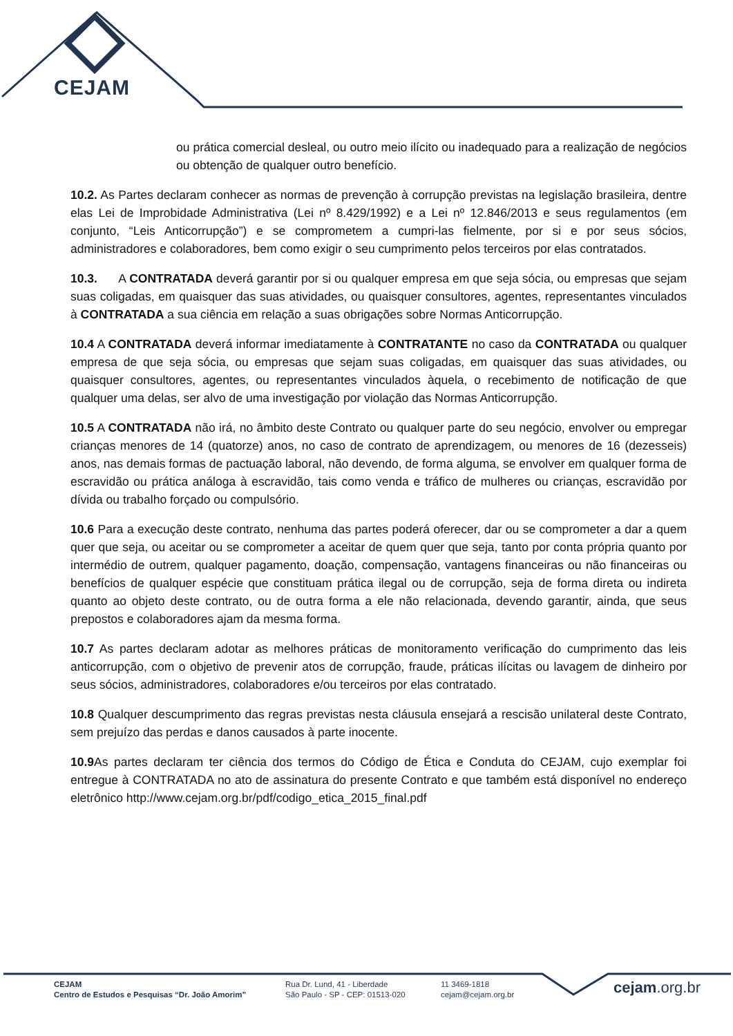CEJAM
ou prática comercial desleal, ou outro meio ilícito ou inadequado para a realização de negócios ou obtenção de qualquer outro benefício.
10.2. As Partes declaram conhecer as normas de prevenção à corrupção previstas na legislação brasileira, dentre elas Lei de Improbidade Administrativa (Lei nº 8.429/1992) e a Lei nº 12.846/2013 e seus regulamentos (em conjunto, “Leis Anticorrupção”) e se comprometem a cumpri-las fielmente, por si e por seus sócios, administradores e colaboradores, bem como exigir o seu cumprimento pelos terceiros por elas contratados.
10.3. A CONTRATADA deverá garantir por si ou qualquer empresa em que seja sócia, ou empresas que sejam suas coligadas, em quaisquer das suas atividades, ou quaisquer consultores, agentes, representantes vinculados à CONTRATADA a sua ciência em relação a suas obrigações sobre Normas Anticorrupção.
10.4 A CONTRATADA deverá informar imediatamente à CONTRATANTE no caso da CONTRATADA ou qualquer empresa de que seja sócia, ou empresas que sejam suas coligadas, em quaisquer das suas atividades, ou quaisquer consultores, agentes, ou representantes vinculados àquela, o recebimento de notificação de que qualquer uma delas, ser alvo de uma investigação por violação das Normas Anticorrupção.
10.5 A CONTRATADA não irá, no âmbito deste Contrato ou qualquer parte do seu negócio, envolver ou empregar crianças menores de 14 (quatorze) anos, no caso de contrato de aprendizagem, ou menores de 16 (dezesseis) anos, nas demais formas de pactuação laboral, não devendo, de forma alguma, se envolver em qualquer forma de escravidão ou prática análoga à escravidão, tais como venda e tráfico de mulheres ou crianças, escravidão por dívida ou trabalho forçado ou compulsório.
10.6 Para a execução deste contrato, nenhuma das partes poderá oferecer, dar ou se comprometer a dar a quem quer que seja, ou aceitar ou se comprometer a aceitar de quem quer que seja, tanto por conta própria quanto por intermédio de outrem, qualquer pagamento, doação, compensação, vantagens financeiras ou não financeiras ou benefícios de qualquer espécie que constituam prática ilegal ou de corrupção, seja de forma direta ou indireta quanto ao objeto deste contrato, ou de outra forma a ele não relacionada, devendo garantir, ainda, que seus prepostos e colaboradores ajam da mesma forma.
10.7 As partes declaram adotar as melhores práticas de monitoramento verificação do cumprimento das leis anticorrupção, com o objetivo de prevenir atos de corrupção, fraude, práticas ilícitas ou lavagem de dinheiro por seus sócios, administradores, colaboradores e/ou terceiros por elas contratado.
10.8 Qualquer descumprimento das regras previstas nesta cláusula ensejará a rescisão unilateral deste Contrato, sem prejuízo das perdas e danos causados à parte inocente.
10.9 As partes declaram ter ciência dos termos do Código de Ética e Conduta do CEJAM, cujo exemplar foi entregue à CONTRATADA no ato de assinatura do presente Contrato e que também está disponível no endereço eletrônico http://www.cejam.org.br/pdf/codigo_etica_2015_final.pdf
CEJAM
Centro de Estudos e Pesquisas “Dr. João Amorim”
Rua Dr. Lund, 41 - Liberdade
São Paulo - SP - CEP: 01513-020
11 3469-1818
cejam@cejam.org.br
cejam.org.br